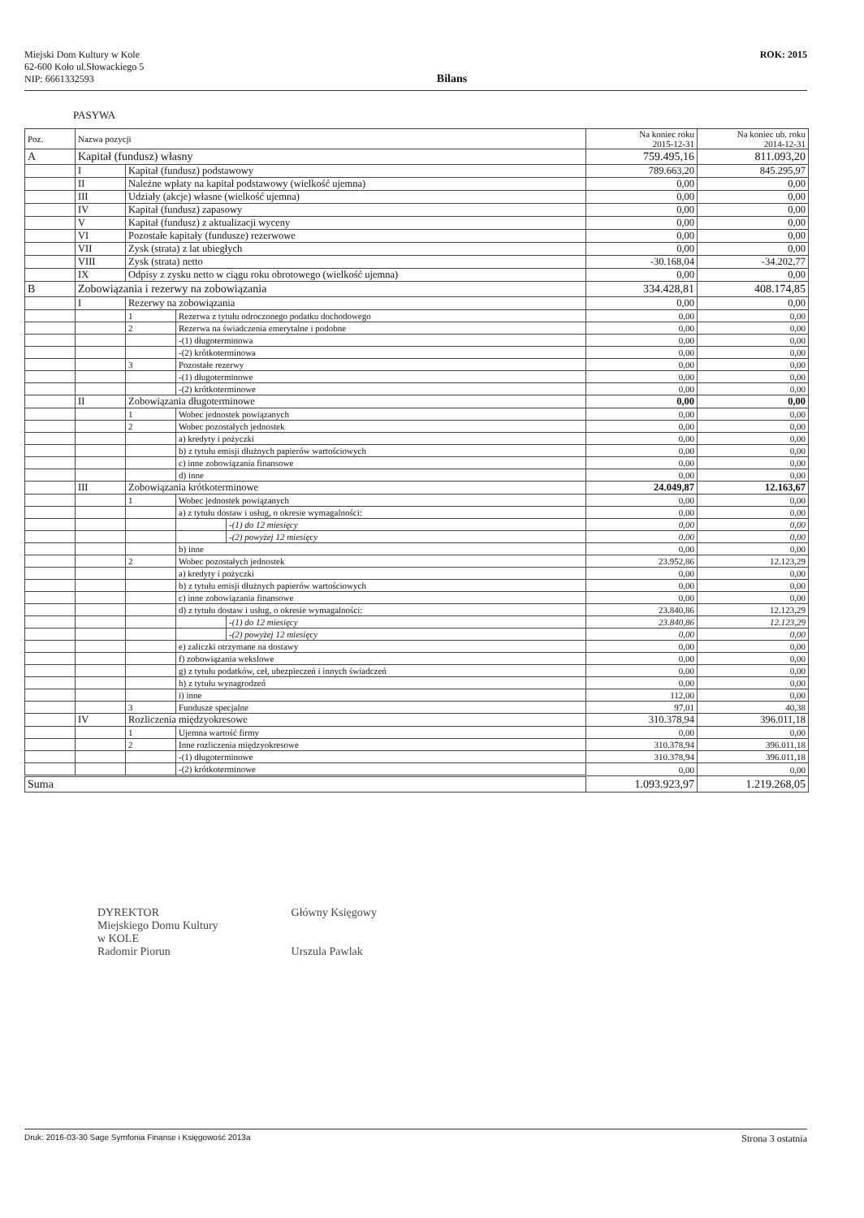Miejski Dom Kultury w Kole
62-600 Koło ul.Słowackiego 5
NIP: 6661332593
Bilans
ROK: 2015
PASYWA
| Poz. | Nazwa pozycji | | | | Na koniec roku 2015-12-31 | Na koniec ub. roku 2014-12-31 |
| --- | --- | --- | --- | --- | --- | --- |
| A | Kapitał (fundusz) własny | | | | 759.495,16 | 811.093,20 |
| | I | Kapitał (fundusz) podstawowy | | | 789.663,20 | 845.295,97 |
| | II | Należne wpłaty na kapitał podstawowy (wielkość ujemna) | | | 0,00 | 0,00 |
| | III | Udziały (akcje) własne (wielkość ujemna) | | | 0,00 | 0,00 |
| | IV | Kapitał (fundusz) zapasowy | | | 0,00 | 0,00 |
| | V | Kapitał (fundusz) z aktualizacji wyceny | | | 0,00 | 0,00 |
| | VI | Pozostałe kapitały (fundusze) rezerwowe | | | 0,00 | 0,00 |
| | VII | Zysk (strata) z lat ubiegłych | | | 0,00 | 0,00 |
| | VIII | Zysk (strata) netto | | | -30.168,04 | -34.202,77 |
| | IX | Odpisy z zysku netto w ciągu roku obrotowego (wielkość ujemna) | | | 0,00 | 0,00 |
| B | Zobowiązania i rezerwy na zobowiązania | | | | 334.428,81 | 408.174,85 |
| | I | Rezerwy na zobowiązania | | | 0,00 | 0,00 |
| | | 1 | Rezerwa z tytułu odroczonego podatku dochodowego | | 0,00 | 0,00 |
| | | 2 | Rezerwa na świadczenia emerytalne i podobne | | 0,00 | 0,00 |
| | | | -(1) długoterminowa | | 0,00 | 0,00 |
| | | | -(2) krótkoterminowa | | 0,00 | 0,00 |
| | | 3 | Pozostałe rezerwy | | 0,00 | 0,00 |
| | | | -(1) długoterminowe | | 0,00 | 0,00 |
| | | | -(2) krótkoterminowe | | 0,00 | 0,00 |
| | II | Zobowiązania długoterminowe | | | 0,00 | 0,00 |
| | | 1 | Wobec jednostek powiązanych | | 0,00 | 0,00 |
| | | 2 | Wobec pozostałych jednostek | | 0,00 | 0,00 |
| | | | a) kredyty i pożyczki | | 0,00 | 0,00 |
| | | | b) z tytułu emisji dłużnych papierów wartościowych | | 0,00 | 0,00 |
| | | | c) inne zobowiązania finansowe | | 0,00 | 0,00 |
| | | | d) inne | | 0,00 | 0,00 |
| | III | Zobowiązania krótkoterminowe | | | 24.049,87 | 12.163,67 |
| | | 1 | Wobec jednostek powiązanych | | 0,00 | 0,00 |
| | | | a) z tytułu dostaw i usług, o okresie wymagalności: | | 0,00 | 0,00 |
| | | | | -(1) do 12 miesięcy | 0,00 | 0,00 |
| | | | | -(2) powyżej 12 miesięcy | 0,00 | 0,00 |
| | | | b) inne | | 0,00 | 0,00 |
| | | 2 | Wobec pozostałych jednostek | | 23.952,86 | 12.123,29 |
| | | | a) kredyty i pożyczki | | 0,00 | 0,00 |
| | | | b) z tytułu emisji dłużnych papierów wartościowych | | 0,00 | 0,00 |
| | | | c) inne zobowiązania finansowe | | 0,00 | 0,00 |
| | | | d) z tytułu dostaw i usług, o okresie wymagalności: | | 23.840,86 | 12.123,29 |
| | | | | -(1) do 12 miesięcy | 23.840,86 | 12.123,29 |
| | | | | -(2) powyżej 12 miesięcy | 0,00 | 0,00 |
| | | | e) zaliczki otrzymane na dostawy | | 0,00 | 0,00 |
| | | | f) zobowiązania wekslowe | | 0,00 | 0,00 |
| | | | g) z tytułu podatków, ceł, ubezpieczeń i innych świadczeń | | 0,00 | 0,00 |
| | | | h) z tytułu wynagrodzeń | | 0,00 | 0,00 |
| | | | i) inne | | 112,00 | 0,00 |
| | | 3 | Fundusze specjalne | | 97,01 | 40,38 |
| | IV | Rozliczenia międzyokresowe | | | 310.378,94 | 396.011,18 |
| | | 1 | Ujemna wartość firmy | | 0,00 | 0,00 |
| | | 2 | Inne rozliczenia międzyokresowe | | 310.378,94 | 396.011,18 |
| | | | -(1) długoterminowe | | 310.378,94 | 396.011,18 |
| | | | -(2) krótkoterminowe | | 0,00 | 0,00 |
| Suma | | | | | 1.093.923,97 | 1.219.268,05 |
DYREKTOR
Miejskiego Domu Kultury
w KOLE
Radomir Piorun
Główny Księgowy
Urszula Pawlak
Druk: 2016-03-30 Sage Symfonia Finanse i Księgowość 2013a Strona 3 ostatnia